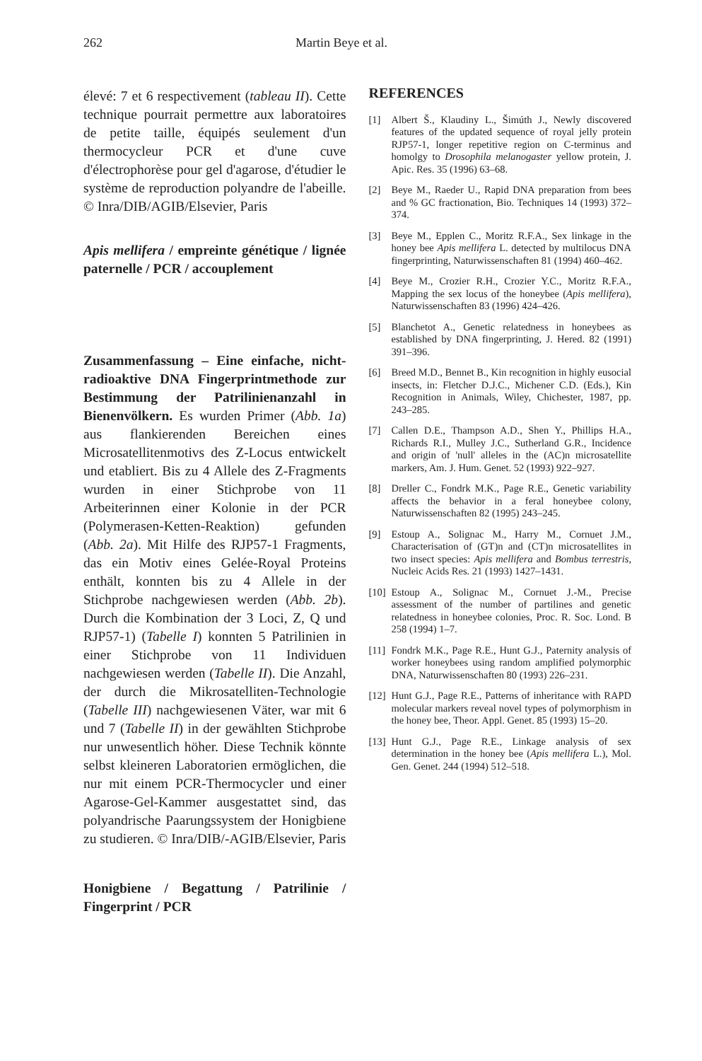262 Martin Beye et al.
élevé: 7 et 6 respectivement (tableau II). Cette technique pourrait permettre aux laboratoires de petite taille, équipés seulement d'un thermocycleur PCR et d'une cuve d'électrophorèse pour gel d'agarose, d'étudier le système de reproduction polyandre de l'abeille. © Inra/DIB/AGIB/Elsevier, Paris
Apis mellifera / empreinte génétique / lignée paternelle / PCR / accouplement
Zusammenfassung – Eine einfache, nicht-radioaktive DNA Fingerprintmethode zur Bestimmung der Patrilinienanzahl in Bienenvölkern. Es wurden Primer (Abb. 1a) aus flankierenden Bereichen eines Microsatellitenmotivs des Z-Locus entwickelt und etabliert. Bis zu 4 Allele des Z-Fragments wurden in einer Stichprobe von 11 Arbeiterinnen einer Kolonie in der PCR (Polymerasen-Ketten-Reaktion) gefunden (Abb. 2a). Mit Hilfe des RJP57-1 Fragments, das ein Motiv eines Gelée-Royal Proteins enthält, konnten bis zu 4 Allele in der Stichprobe nachgewiesen werden (Abb. 2b). Durch die Kombination der 3 Loci, Z, Q und RJP57-1) (Tabelle I) konnten 5 Patrilinien in einer Stichprobe von 11 Individuen nachgewiesen werden (Tabelle II). Die Anzahl, der durch die Mikrosatelliten-Technologie (Tabelle III) nachgewiesenen Väter, war mit 6 und 7 (Tabelle II) in der gewählten Stichprobe nur unwesentlich höher. Diese Technik könnte selbst kleineren Laboratorien ermöglichen, die nur mit einem PCR-Thermocycler und einer Agarose-Gel-Kammer ausgestattet sind, das polyandrische Paarungssystem der Honigbiene zu studieren. © Inra/DIB/-AGIB/Elsevier, Paris
Honigbiene / Begattung / Patrilinie / Fingerprint / PCR
REFERENCES
[1] Albert Š., Klaudiny L., Šimúth J., Newly discovered features of the updated sequence of royal jelly protein RJP57-1, longer repetitive region on C-terminus and homolgy to Drosophila melanogaster yellow protein, J. Apic. Res. 35 (1996) 63–68.
[2] Beye M., Raeder U., Rapid DNA preparation from bees and % GC fractionation, Bio. Techniques 14 (1993) 372–374.
[3] Beye M., Epplen C., Moritz R.F.A., Sex linkage in the honey bee Apis mellifera L. detected by multilocus DNA fingerprinting, Naturwissenschaften 81 (1994) 460–462.
[4] Beye M., Crozier R.H., Crozier Y.C., Moritz R.F.A., Mapping the sex locus of the honeybee (Apis mellifera), Naturwissenschaften 83 (1996) 424–426.
[5] Blanchetot A., Genetic relatedness in honeybees as established by DNA fingerprinting, J. Hered. 82 (1991) 391–396.
[6] Breed M.D., Bennet B., Kin recognition in highly eusocial insects, in: Fletcher D.J.C., Michener C.D. (Eds.), Kin Recognition in Animals, Wiley, Chichester, 1987, pp. 243–285.
[7] Callen D.E., Thampson A.D., Shen Y., Phillips H.A., Richards R.I., Mulley J.C., Sutherland G.R., Incidence and origin of 'null' alleles in the (AC)n microsatellite markers, Am. J. Hum. Genet. 52 (1993) 922–927.
[8] Dreller C., Fondrk M.K., Page R.E., Genetic variability affects the behavior in a feral honeybee colony, Naturwissenschaften 82 (1995) 243–245.
[9] Estoup A., Solignac M., Harry M., Cornuet J.M., Characterisation of (GT)n and (CT)n microsatellites in two insect species: Apis mellifera and Bombus terrestris, Nucleic Acids Res. 21 (1993) 1427–1431.
[10] Estoup A., Solignac M., Cornuet J.-M., Precise assessment of the number of partilines and genetic relatedness in honeybee colonies, Proc. R. Soc. Lond. B 258 (1994) 1–7.
[11] Fondrk M.K., Page R.E., Hunt G.J., Paternity analysis of worker honeybees using random amplified polymorphic DNA, Naturwissenschaften 80 (1993) 226–231.
[12] Hunt G.J., Page R.E., Patterns of inheritance with RAPD molecular markers reveal novel types of polymorphism in the honey bee, Theor. Appl. Genet. 85 (1993) 15–20.
[13] Hunt G.J., Page R.E., Linkage analysis of sex determination in the honey bee (Apis mellifera L.), Mol. Gen. Genet. 244 (1994) 512–518.